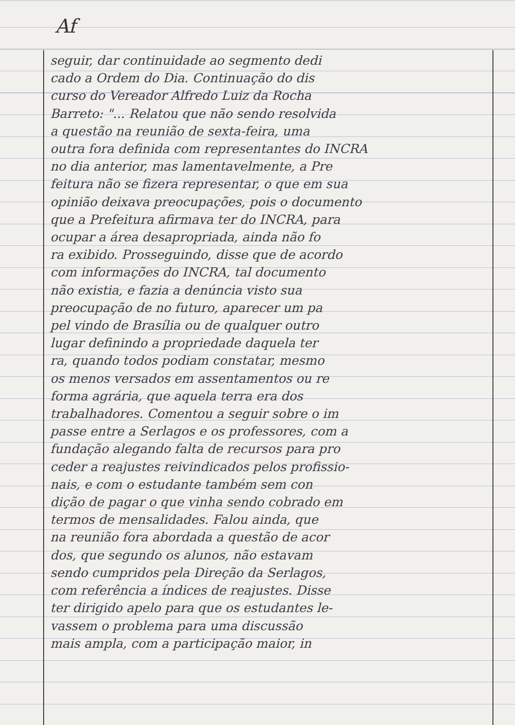Af
seguir, dar continuidade ao segmento dedi
cado a Ordem do Dia. Continuação do dis
curso do Vereador Alfredo Luiz da Rocha
Barreto: "... Relatou que não sendo resolvida
a questão na reunião de sexta-feira, uma
outra fora definida com representantes do INCRA
no dia anterior, mas lamentavelmente, a Pre
feitura não se fizera representar, o que em sua
opinião deixava preocupações, pois o documento
que a Prefeitura afirmava ter do INCRA, para
ocupar a área desapropriada, ainda não fo
ra exibido. Prosseguindo, disse que de acordo
com informações do INCRA, tal documento
não existia, e fazia a denúncia visto sua
preocupação de no futuro, aparecer um pa
pel vindo de Brasília ou de qualquer outro
lugar definindo a propriedade daquela ter
ra, quando todos podiam constatar, mesmo
os menos versados em assentamentos ou re
forma agrária, que aquela terra era dos
trabalhadores. Comentou a seguir sobre o im
passe entre a Serlagos e os professores, com a
fundação alegando falta de recursos para pro
ceder a reajustes reivindicados pelos profissio-
nais, e com o estudante também sem con
dição de pagar o que vinha sendo cobrado em
termos de mensalidades. Falou ainda, que
na reunião fora abordada a questão de acor
dos, que segundo os alunos, não estavam
sendo cumpridos pela Direção da Serlagos,
com referência a índices de reajustes. Disse
ter dirigido apelo para que os estudantes le-
vassem o problema para uma discussão
mais ampla, com a participação maior, in